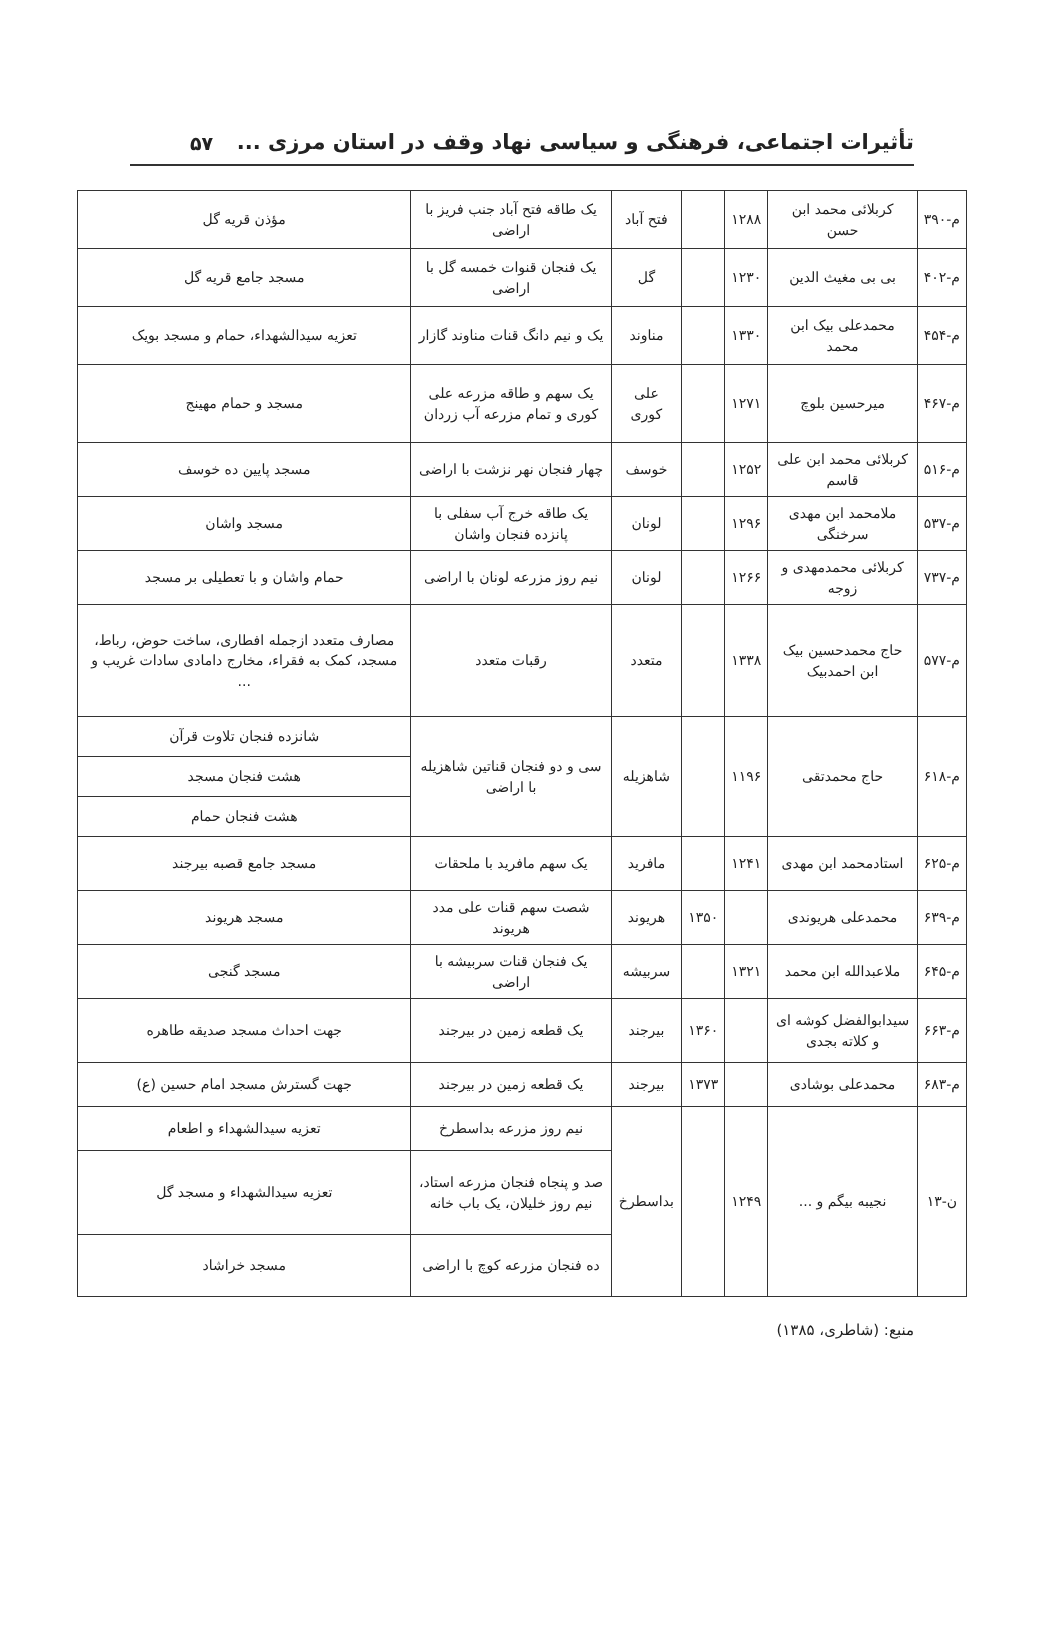تأثیرات اجتماعی، فرهنگی و سیاسی نهاد وقف در استان مرزی ...
۵۷
| م-۳۹۰ | کربلائی محمد ابن حسن | ۱۲۸۸ | | فتح آباد | یک طاقه فتح آباد جنب فریز با اراضی | مؤذن قریه گل |
| م-۴۰۲ | بی بی مغیث الدین | ۱۲۳۰ | | گل | یک فنجان قنوات خمسه گل با اراضی | مسجد جامع قریه گل |
| م-۴۵۴ | محمدعلی بیک ابن محمد | ۱۳۳۰ | | مناوند | یک و نیم دانگ قنات مناوند گازار | تعزیه سیدالشهداء، حمام و مسجد بویک |
| م-۴۶۷ | میرحسین بلوچ | ۱۲۷۱ | | علی کوری | یک سهم و طاقه مزرعه علی کوری و تمام مزرعه آب زردان | مسجد و حمام مهینج |
| م-۵۱۶ | کربلائی محمد ابن علی قاسم | ۱۲۵۲ | | خوسف | چهار فنجان نهر نزشت با اراضی | مسجد پایین ده خوسف |
| م-۵۳۷ | ملامحمد ابن مهدی سرخنگی | ۱۲۹۶ | | لونان | یک طاقه خرج آب سفلی با پانزده فنجان واشان | مسجد واشان |
| م-۷۳۷ | کربلائی محمدمهدی و زوجه | ۱۲۶۶ | | لونان | نیم روز مزرعه لونان با اراضی | حمام واشان و با تعطیلی بر مسجد |
| م-۵۷۷ | حاج محمدحسین بیک ابن احمدبیک | ۱۳۳۸ | | متعدد | رقبات متعدد | مصارف متعدد ازجمله افطاری، ساخت حوض، رباط، مسجد، کمک به فقراء، مخارج دامادی سادات غریب و ... |
| م-۶۱۸ | حاج محمدتقی | ۱۱۹۶ | | شاهزیله | سی و دو فنجان قناتین شاهزیله با اراضی | شانزده فنجان تلاوت قرآن |
| | | | | | | هشت فنجان مسجد |
| | | | | | | هشت فنجان حمام |
| م-۶۲۵ | استادمحمد ابن مهدی | ۱۲۴۱ | | مافرید | یک سهم مافرید با ملحقات | مسجد جامع قصبه بیرجند |
| م-۶۳۹ | محمدعلی هریوندی | | ۱۳۵۰ | هریوند | شصت سهم قنات علی مدد هریوند | مسجد هریوند |
| م-۶۴۵ | ملاعبدالله ابن محمد | ۱۳۲۱ | | سربیشه | یک فنجان قنات سربیشه با اراضی | مسجد گنجی |
| م-۶۶۳ | سیدابوالفضل کوشه ای و کلاته بجدی | | ۱۳۶۰ | بیرجند | یک قطعه زمین در بیرجند | جهت احداث مسجد صدیقه طاهره |
| م-۶۸۳ | محمدعلی بوشادی | | ۱۳۷۳ | بیرجند | یک قطعه زمین در بیرجند | جهت گسترش مسجد امام حسین (ع) |
| ن-۱۳ | نجیبه بیگم و ... | ۱۲۴۹ | | بداسطرخ | نیم روز مزرعه بداسطرخ | تعزیه سیدالشهداء و اطعام |
| | | | | | صد و پنجاه فنجان مزرعه استاد، نیم روز خلیلان، یک باب خانه | تعزیه سیدالشهداء و مسجد گل |
| | | | | | ده فنجان مزرعه کوچ با اراضی | مسجد خراشاد |
منبع: (شاطری، ۱۳۸۵)